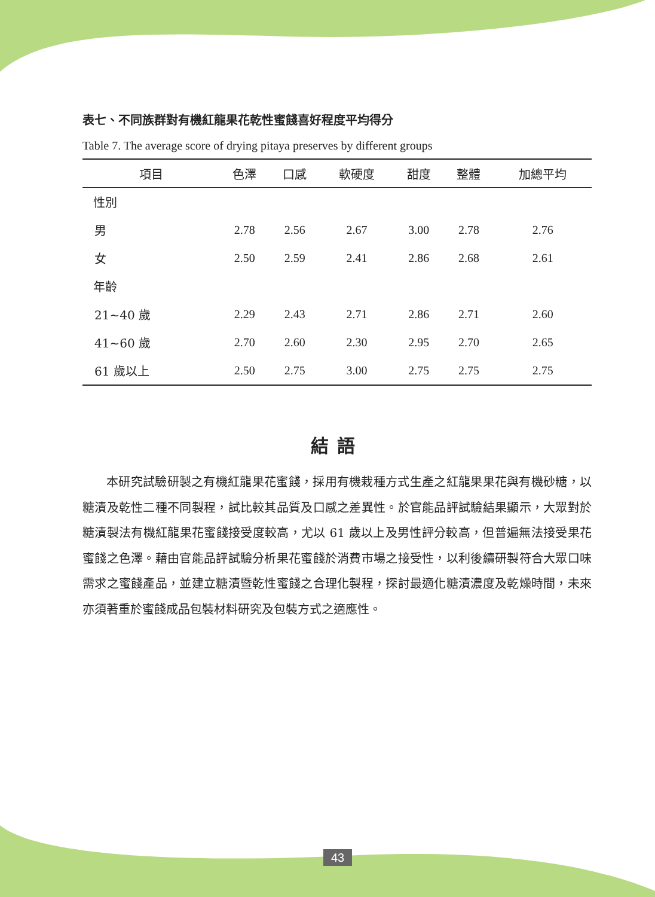表七、不同族群對有機紅龍果花乾性蜜餞喜好程度平均得分
Table 7. The average score of drying pitaya preserves by different groups
| 項目 | 色澤 | 口感 | 軟硬度 | 甜度 | 整體 | 加總平均 |
| --- | --- | --- | --- | --- | --- | --- |
| 性別 | | | | | | |
| 男 | 2.78 | 2.56 | 2.67 | 3.00 | 2.78 | 2.76 |
| 女 | 2.50 | 2.59 | 2.41 | 2.86 | 2.68 | 2.61 |
| 年齡 | | | | | | |
| 21~40 歲 | 2.29 | 2.43 | 2.71 | 2.86 | 2.71 | 2.60 |
| 41~60 歲 | 2.70 | 2.60 | 2.30 | 2.95 | 2.70 | 2.65 |
| 61 歲以上 | 2.50 | 2.75 | 3.00 | 2.75 | 2.75 | 2.75 |
結語
本研究試驗研製之有機紅龍果花蜜餞，採用有機栽種方式生產之紅龍果果花與有機砂糖，以糖漬及乾性二種不同製程，試比較其品質及口感之差異性。於官能品評試驗結果顯示，大眾對於糖漬製法有機紅龍果花蜜餞接受度較高，尤以 61 歲以上及男性評分較高，但普遍無法接受果花蜜餞之色澤。藉由官能品評試驗分析果花蜜餞於消費市場之接受性，以利後續研製符合大眾口味需求之蜜餞產品，並建立糖漬暨乾性蜜餞之合理化製程，探討最適化糖漬濃度及乾燥時間，未來亦須著重於蜜餞成品包裝材料研究及包裝方式之適應性。
43